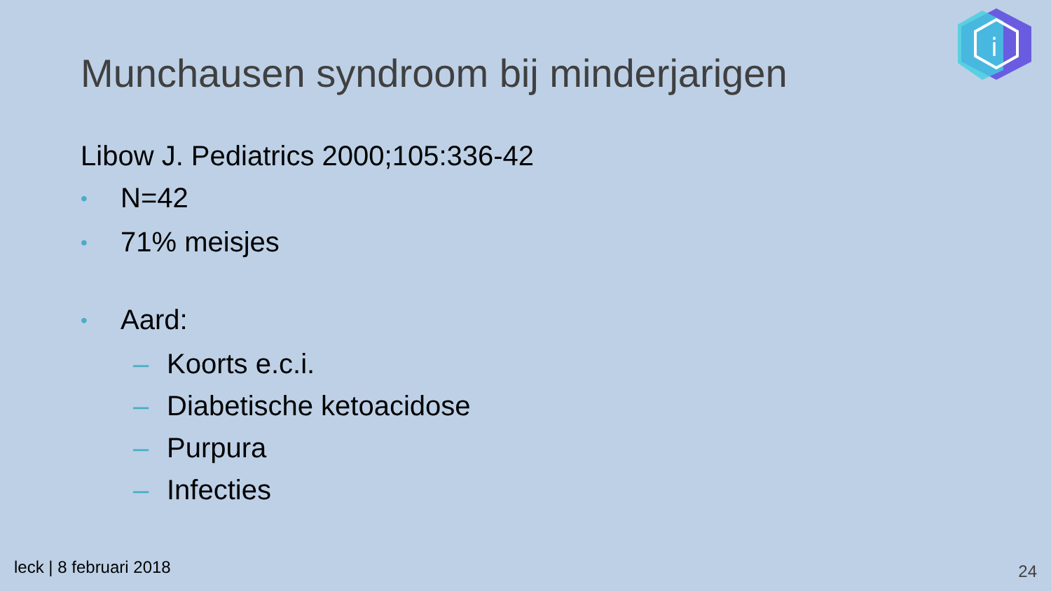i
Munchausen syndroom bij minderjarigen
Libow J. Pediatrics 2000;105:336-42
• N=42
• 71% meisjes
• Aard:
– Koorts e.c.i.
– Diabetische ketoacidose
– Purpura
– Infecties
leck | 8 februari 2018 24